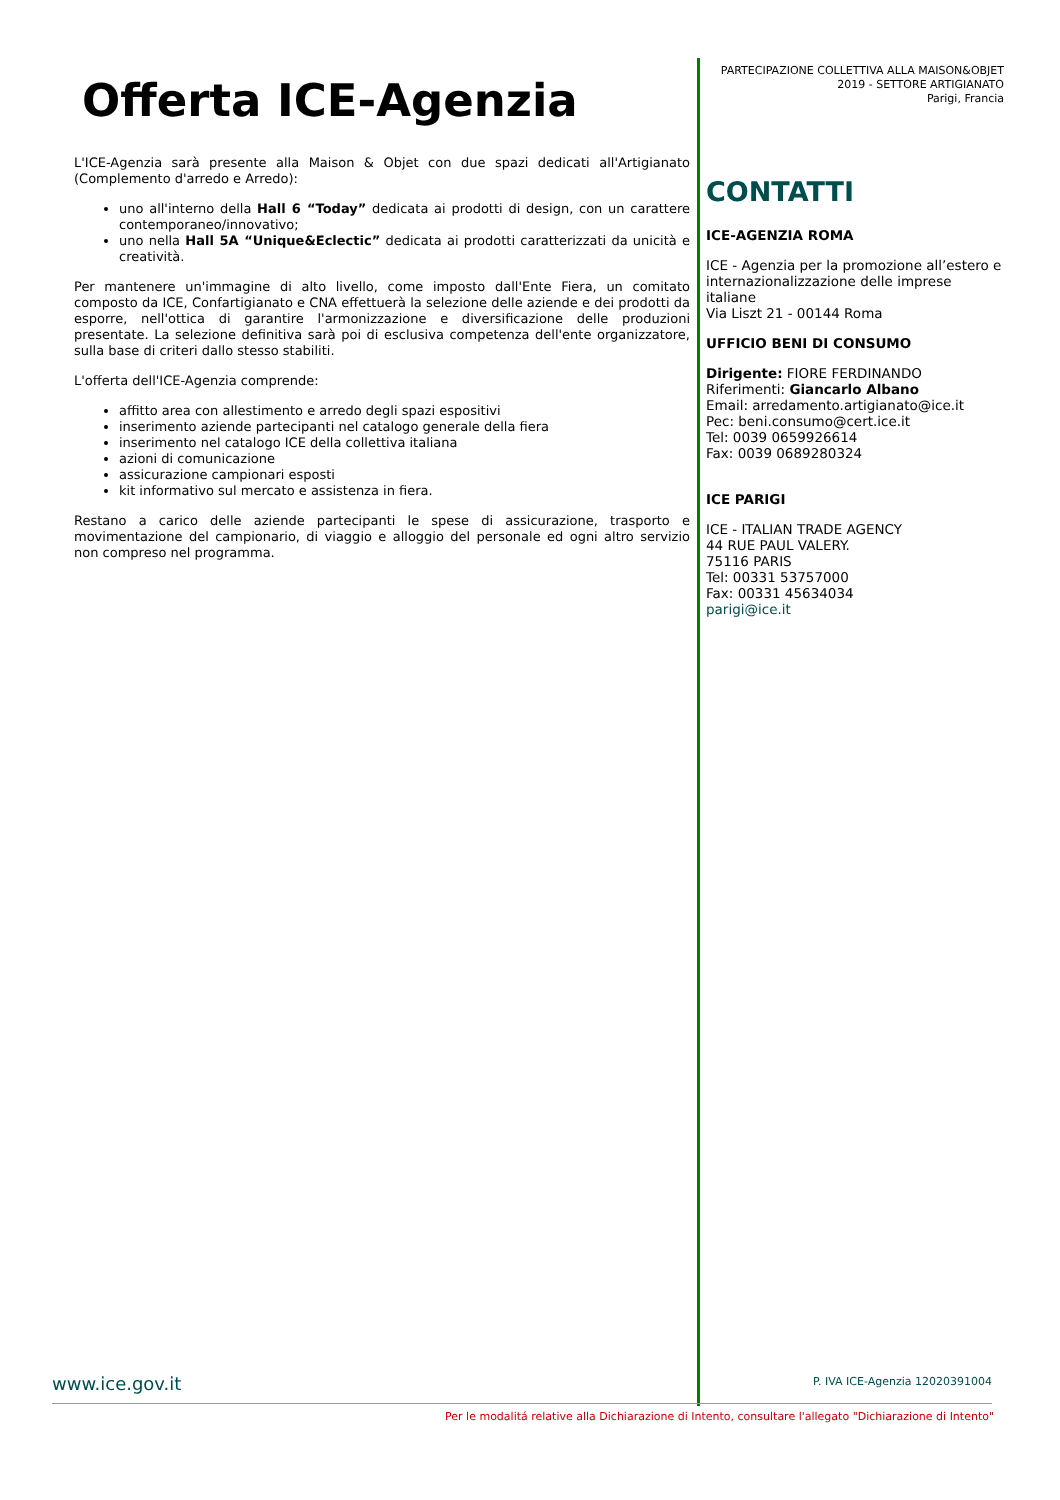Offerta ICE-Agenzia
L'ICE-Agenzia sarà presente alla Maison & Objet con due spazi dedicati all'Artigianato (Complemento d'arredo e Arredo):
uno all'interno della Hall 6 “Today” dedicata ai prodotti di design, con un carattere contemporaneo/innovativo;
uno nella Hall 5A “Unique&Eclectic” dedicata ai prodotti caratterizzati da unicità e creatività.
Per mantenere un'immagine di alto livello, come imposto dall'Ente Fiera, un comitato composto da ICE, Confartigianato e CNA effettuerà la selezione delle aziende e dei prodotti da esporre, nell'ottica di garantire l'armonizzazione e diversificazione delle produzioni presentate. La selezione definitiva sarà poi di esclusiva competenza dell'ente organizzatore, sulla base di criteri dallo stesso stabiliti.
L'offerta dell'ICE-Agenzia comprende:
affitto area con allestimento e arredo degli spazi espositivi
inserimento aziende partecipanti nel catalogo generale della fiera
inserimento nel catalogo ICE della collettiva italiana
azioni di comunicazione
assicurazione campionari esposti
kit informativo sul mercato e assistenza in fiera.
Restano a carico delle aziende partecipanti le spese di assicurazione, trasporto e movimentazione del campionario, di viaggio e alloggio del personale ed ogni altro servizio non compreso nel programma.
PARTECIPAZIONE COLLETTIVA ALLA MAISON&OBJET
2019 - SETTORE ARTIGIANATO
Parigi, Francia
CONTATTI
ICE-AGENZIA ROMA
ICE - Agenzia per la promozione all’estero e internazionalizzazione delle imprese italiane
Via Liszt 21 - 00144 Roma
UFFICIO BENI DI CONSUMO
Dirigente: FIORE FERDINANDO
Riferimenti: Giancarlo Albano
Email: arredamento.artigianato@ice.it
Pec: beni.consumo@cert.ice.it
Tel: 0039 0659926614
Fax: 0039 0689280324
ICE PARIGI
ICE - ITALIAN TRADE AGENCY
44 RUE PAUL VALERY.
75116 PARIS
Tel: 00331 53757000
Fax: 00331 45634034
parigi@ice.it
www.ice.gov.it P. IVA ICE-Agenzia 12020391004
Per le modalitá relative alla Dichiarazione di Intento, consultare l'allegato "Dichiarazione di Intento"